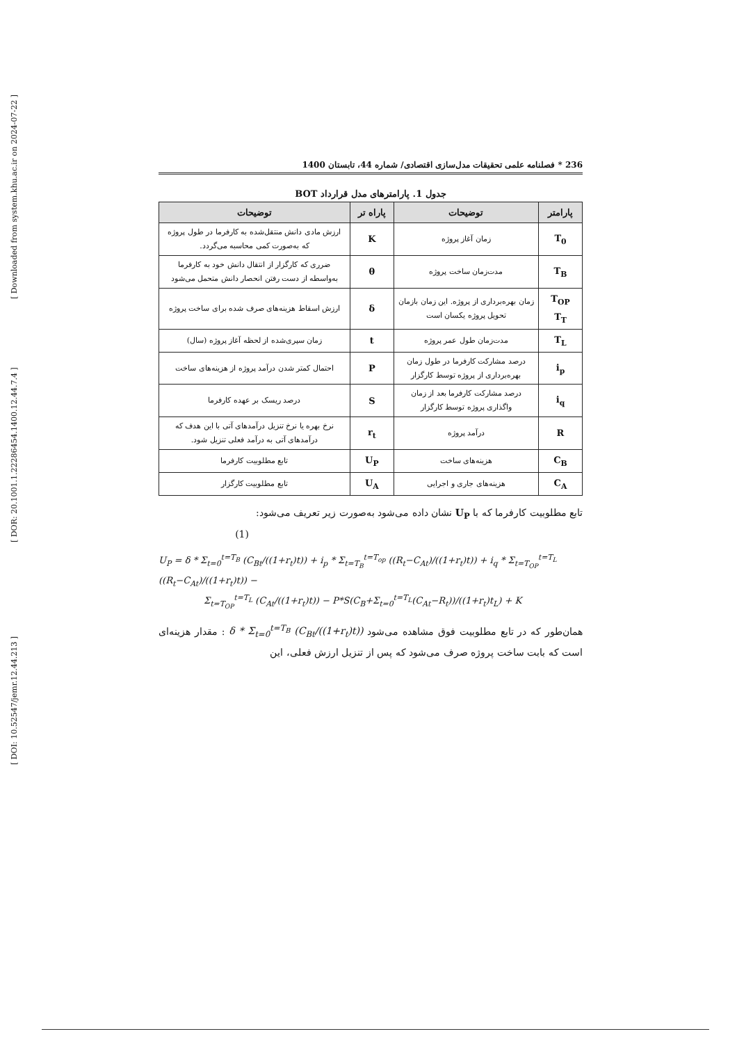[ Downloaded from system.khu.ac.ir on 2024-07-22 ]
[ DOR: 20.1001.1.22286454.1400.12.44.7.4 ]
[ DOI: 10.52547/jemr.12.44.213 ]
236 * فصلنامه علمی تحقیقات مدل‌سازی اقتصادی/ شماره 44، تابستان 1400
جدول 1. پارامترهای مدل قرارداد BOT
| پارامتر | توضیحات | پاراه تر | توضیحات |
| --- | --- | --- | --- |
| T<sub>0</sub> | زمان آغاز پروژه | K | ارزش مادی دانش منتقل‌شده به کارفرما در طول پروژه که به‌صورت کمی محاسبه می‌گردد. |
| T<sub>B</sub> | مدت‌زمان ساخت پروژه | θ | ضرری که کارگزار از انتقال دانش خود به کارفرما به‌واسطه از دست رفتن انحصار دانش متحمل می‌شود |
| T<sub>OP</sub> T<sub>T</sub> | زمان بهره‌برداری از پروژه. این زمان بازمان تحویل پروژه یکسان است | δ | ارزش اسقاط هزینه‌های صرف شده برای ساخت پروژه |
| T<sub>L</sub> | مدت‌زمان طول عمر پروژه | t | زمان سپری‌شده از لحظه آغاز پروژه (سال) |
| i<sub>p</sub> | درصد مشارکت کارفرما در طول زمان بهره‌برداری از پروژه توسط کارگزار | P | احتمال کمتر شدن درآمد پروژه از هزینه‌های ساخت |
| i<sub>q</sub> | درصد مشارکت کارفرما بعد از زمان واگذاری پروژه توسط کارگزار | S | درصد ریسک بر عهده کارفرما |
| R | درآمد پروژه | r<sub>t</sub> | نرخ بهره یا نرخ تنزیل درآمدهای آتی با این هدف که درآمدهای آتی به درآمد فعلی تنزیل شود. |
| C<sub>B</sub> | هزینه‌های ساخت | U<sub>P</sub> | تابع مطلوبیت کارفرما |
| C<sub>A</sub> | هزینه‌های جاری و اجرایی | U<sub>A</sub> | تابع مطلوبیت کارگزار |
تابع مطلوبیت کارفرما که با U<sub>P</sub> نشان داده می‌شود به‌صورت زیر تعریف می‌شود:
(1)
U<sub>P</sub> = δ * Σ<sub>t=0</sub><sup>t=T<sub>B</sub></sup> (C<sub>Bt</sub>/((1+r<sub>t</sub>)t)) + i<sub>p</sub> * Σ<sub>t=T<sub>B</sub></sub><sup>t=T<sub>op</sub></sup> ((R<sub>t</sub>−C<sub>At</sub>)/((1+r<sub>t</sub>)t)) + i<sub>q</sub> * Σ<sub>t=T<sub>OP</sub></sub><sup>t=T<sub>L</sub></sup> ((R<sub>t</sub>−C<sub>At</sub>)/((1+r<sub>t</sub>)t)) −
     Σ<sub>t=T<sub>OP</sub></sub><sup>t=T<sub>L</sub></sup> (C<sub>At</sub>/((1+r<sub>t</sub>)t)) − P*S(C<sub>B</sub>+Σ<sub>t=0</sub><sup>t=T<sub>L</sub></sup>(C<sub>At</sub>−R<sub>t</sub>))/((1+r<sub>t</sub>)t<sub>L</sub>) + K
همان‌طور که در تابع مطلوبیت فوق مشاهده می‌شود δ * Σ<sub>t=0</sub><sup>t=T<sub>B</sub></sup> (C<sub>Bt</sub>/((1+r<sub>t</sub>)t)) : مقدار هزینه‌ای است که بابت ساخت پروژه صرف می‌شود که پس از تنزیل ارزش فعلی، این